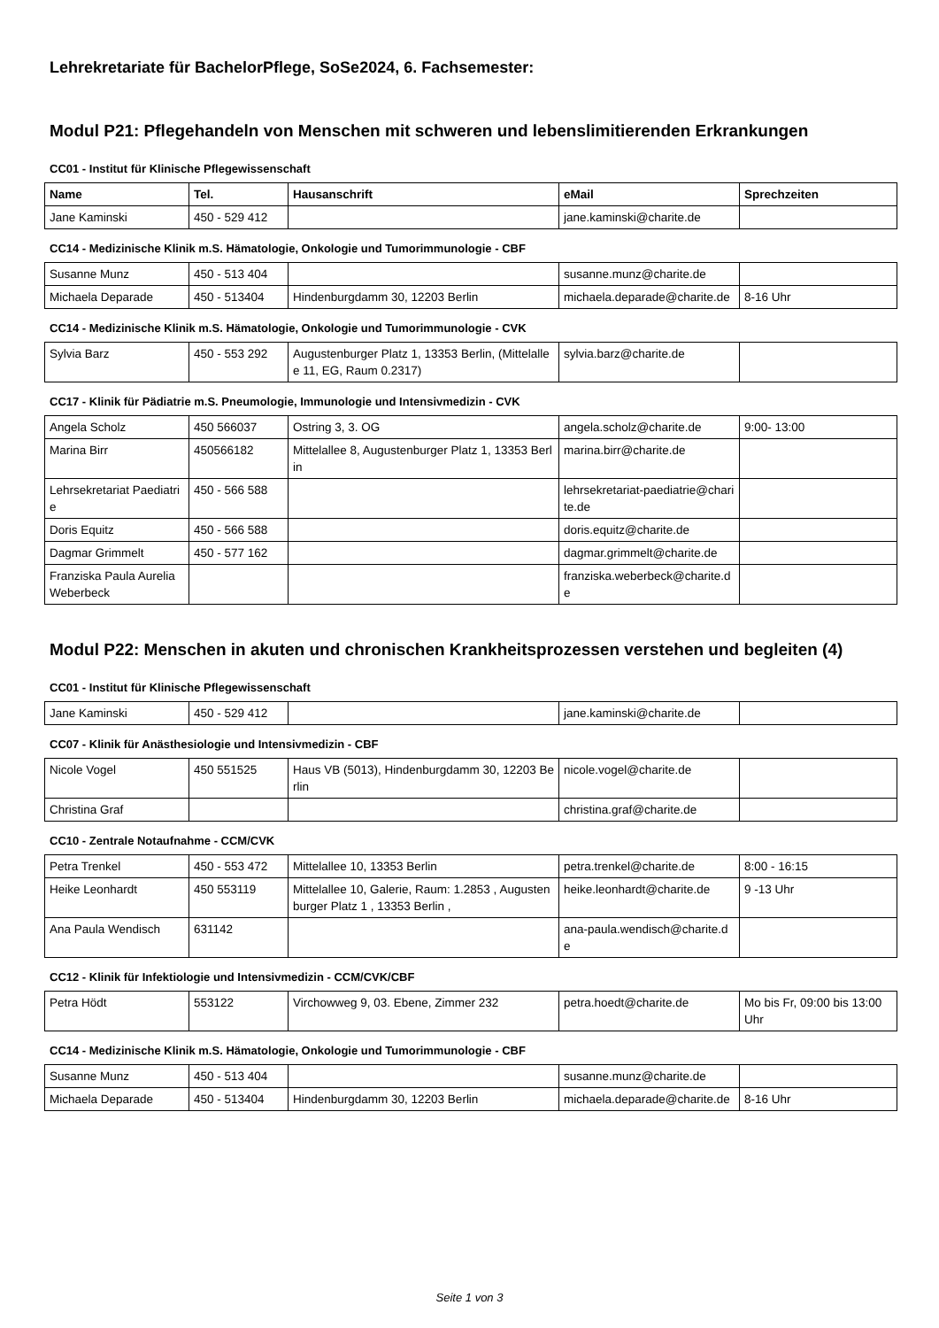Lehrekretariate für BachelorPflege, SoSe2024, 6. Fachsemester:
Modul P21: Pflegehandeln von Menschen mit schweren und lebenslimitierenden Erkrankungen
CC01 - Institut für Klinische Pflegewissenschaft
| Name | Tel. | Hausanschrift | eMail | Sprechzeiten |
| --- | --- | --- | --- | --- |
| Jane Kaminski | 450 - 529 412 | | jane.kaminski@charite.de | |
CC14 - Medizinische Klinik m.S. Hämatologie, Onkologie und Tumorimmunologie - CBF
| Susanne Munz | 450 - 513 404 | | susanne.munz@charite.de | |
| Michaela Deparade | 450 - 513404 | Hindenburgdamm 30, 12203 Berlin | michaela.deparade@charite.de | 8-16 Uhr |
CC14 - Medizinische Klinik m.S. Hämatologie, Onkologie und Tumorimmunologie - CVK
| Sylvia Barz | 450 - 553 292 | Augustenburger Platz 1, 13353 Berlin, (Mittelallee 11, EG, Raum 0.2317) | sylvia.barz@charite.de | |
CC17 - Klinik für Pädiatrie m.S. Pneumologie, Immunologie und Intensivmedizin - CVK
| Angela Scholz | 450 566037 | Ostring 3, 3. OG | angela.scholz@charite.de | 9:00- 13:00 |
| Marina Birr | 450566182 | Mittelallee 8, Augustenburger Platz 1, 13353 Berlin | marina.birr@charite.de | |
| Lehrsekretariat Paediatrie | 450 - 566 588 | | lehrsekretariat-paediatrie@charite.de | |
| Doris Equitz | 450 - 566 588 | | doris.equitz@charite.de | |
| Dagmar Grimmelt | 450 - 577 162 | | dagmar.grimmelt@charite.de | |
| Franziska Paula Aurelia Weberbeck | | | franziska.weberbeck@charite.de | |
Modul P22: Menschen in akuten und chronischen Krankheitsprozessen verstehen und begleiten (4)
CC01 - Institut für Klinische Pflegewissenschaft
| Jane Kaminski | 450 - 529 412 | | jane.kaminski@charite.de | |
CC07 - Klinik für Anästhesiologie und Intensivmedizin - CBF
| Nicole Vogel | 450 551525 | Haus VB (5013), Hindenburgdamm 30, 12203 Berlin | nicole.vogel@charite.de | |
| Christina Graf | | | christina.graf@charite.de | |
CC10 - Zentrale Notaufnahme - CCM/CVK
| Petra Trenkel | 450 - 553 472 | Mittelallee 10, 13353 Berlin | petra.trenkel@charite.de | 8:00 - 16:15 |
| Heike Leonhardt | 450 553119 | Mittelallee 10, Galerie, Raum: 1.2853 , Augustenburger Platz 1 , 13353 Berlin , | heike.leonhardt@charite.de | 9 -13 Uhr |
| Ana Paula Wendisch | 631142 | | ana-paula.wendisch@charite.de | |
CC12 - Klinik für Infektiologie und Intensivmedizin - CCM/CVK/CBF
| Petra Hödt | 553122 | Virchowweg 9, 03. Ebene, Zimmer 232 | petra.hoedt@charite.de | Mo bis Fr, 09:00 bis 13:00 Uhr |
CC14 - Medizinische Klinik m.S. Hämatologie, Onkologie und Tumorimmunologie - CBF
| Susanne Munz | 450 - 513 404 | | susanne.munz@charite.de | |
| Michaela Deparade | 450 - 513404 | Hindenburgdamm 30, 12203 Berlin | michaela.deparade@charite.de | 8-16 Uhr |
Seite 1 von 3